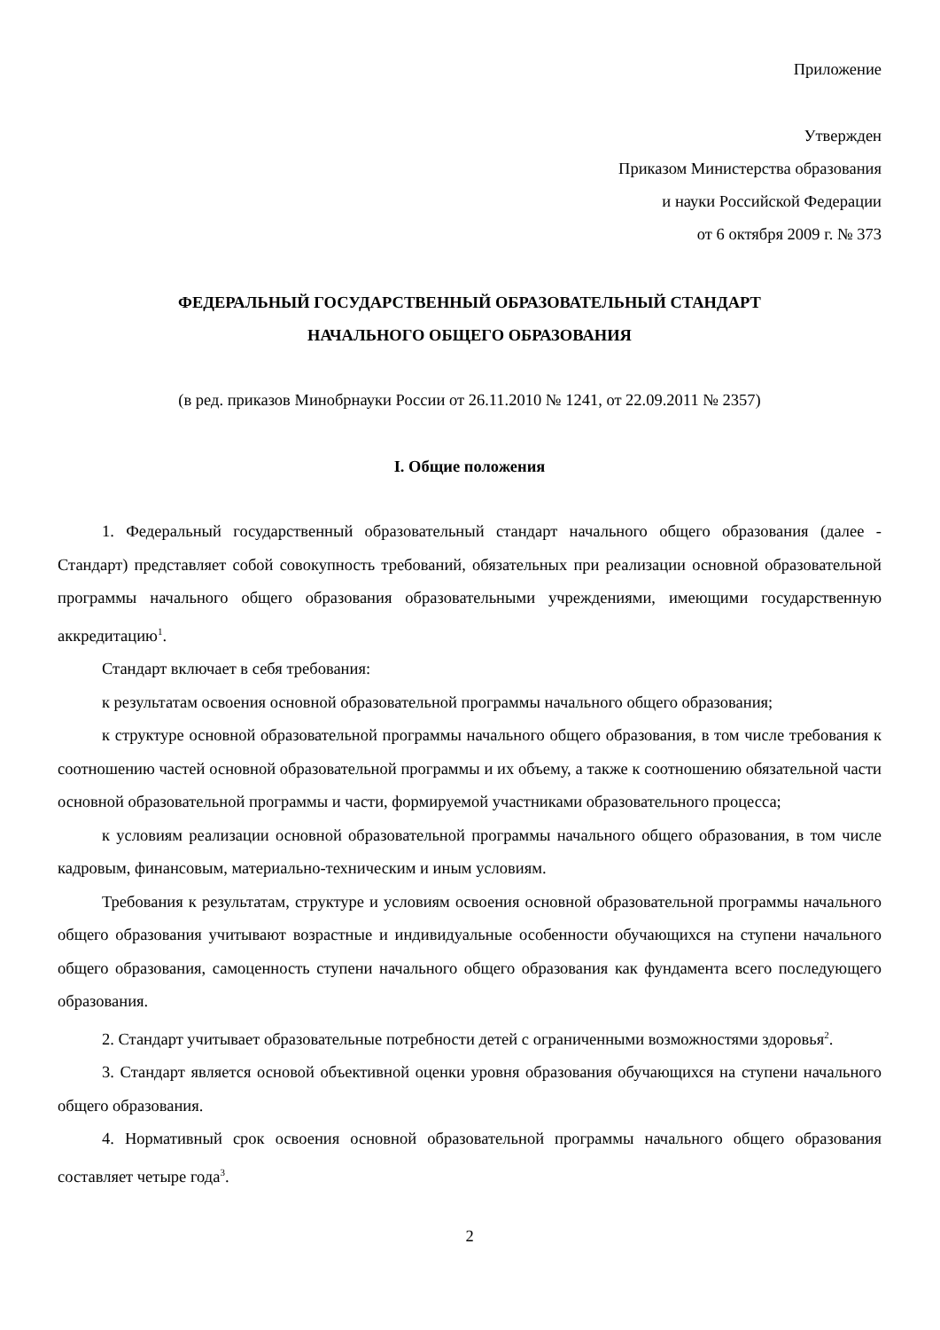Приложение
Утвержден
Приказом Министерства образования
и науки Российской Федерации
от 6 октября 2009 г. № 373
ФЕДЕРАЛЬНЫЙ ГОСУДАРСТВЕННЫЙ ОБРАЗОВАТЕЛЬНЫЙ СТАНДАРТ
НАЧАЛЬНОГО ОБЩЕГО ОБРАЗОВАНИЯ
(в ред. приказов Минобрнауки России от 26.11.2010 № 1241, от 22.09.2011 № 2357)
I. Общие положения
1. Федеральный государственный образовательный стандарт начального общего образования (далее - Стандарт) представляет собой совокупность требований, обязательных при реализации основной образовательной программы начального общего образования образовательными учреждениями, имеющими государственную аккредитацию<sup>1</sup>.
Стандарт включает в себя требования:
к результатам освоения основной образовательной программы начального общего образования;
к структуре основной образовательной программы начального общего образования, в том числе требования к соотношению частей основной образовательной программы и их объему, а также к соотношению обязательной части основной образовательной программы и части, формируемой участниками образовательного процесса;
к условиям реализации основной образовательной программы начального общего образования, в том числе кадровым, финансовым, материально-техническим и иным условиям.
Требования к результатам, структуре и условиям освоения основной образовательной программы начального общего образования учитывают возрастные и индивидуальные особенности обучающихся на ступени начального общего образования, самоценность ступени начального общего образования как фундамента всего последующего образования.
2. Стандарт учитывает образовательные потребности детей с ограниченными возможностями здоровья<sup>2</sup>.
3. Стандарт является основой объективной оценки уровня образования обучающихся на ступени начального общего образования.
4. Нормативный срок освоения основной образовательной программы начального общего образования составляет четыре года<sup>3</sup>.
2